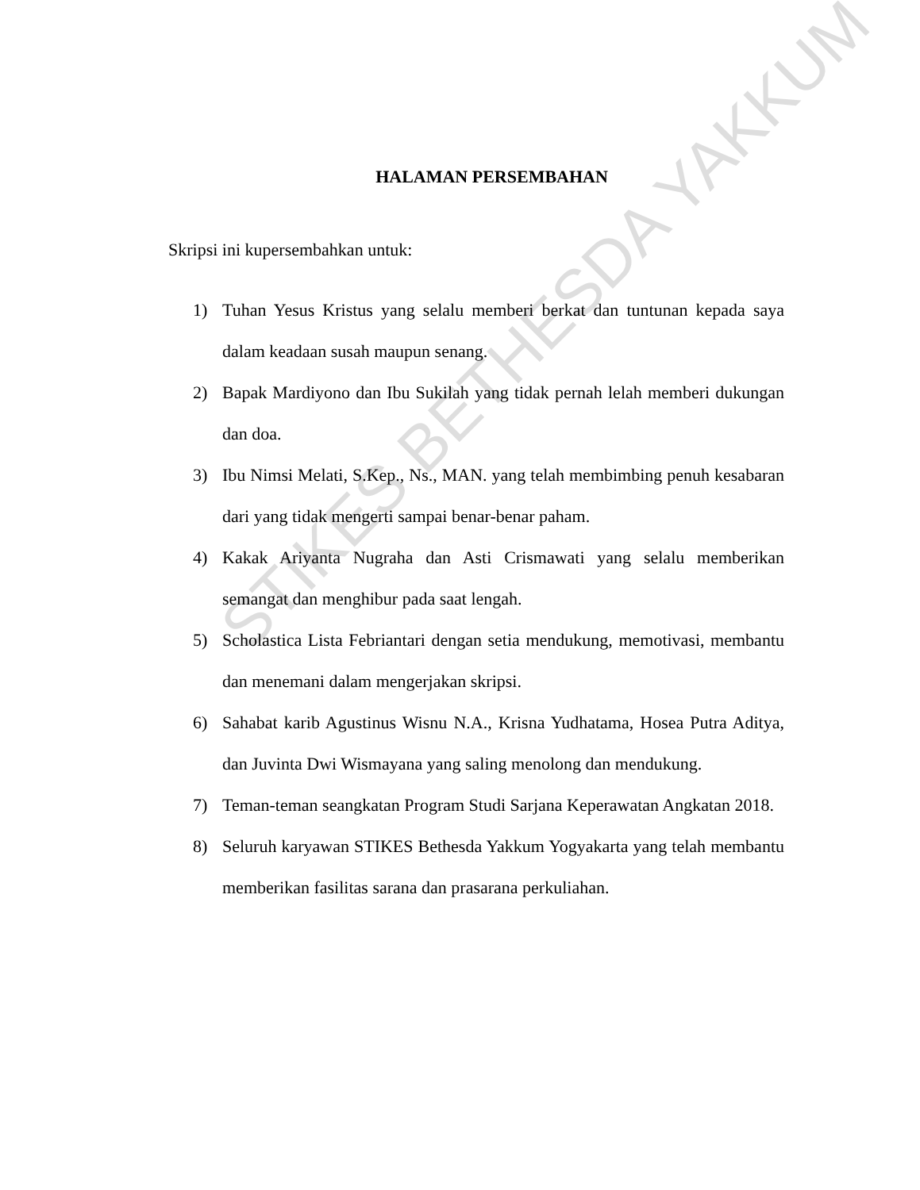HALAMAN PERSEMBAHAN
Skripsi ini kupersembahkan untuk:
1) Tuhan Yesus Kristus yang selalu memberi berkat dan tuntunan kepada saya dalam keadaan susah maupun senang.
2) Bapak Mardiyono dan Ibu Sukilah yang tidak pernah lelah memberi dukungan dan doa.
3) Ibu Nimsi Melati, S.Kep., Ns., MAN. yang telah membimbing penuh kesabaran dari yang tidak mengerti sampai benar-benar paham.
4) Kakak Ariyanta Nugraha dan Asti Crismawati yang selalu memberikan semangat dan menghibur pada saat lengah.
5) Scholastica Lista Febriantari dengan setia mendukung, memotivasi, membantu dan menemani dalam mengerjakan skripsi.
6) Sahabat karib Agustinus Wisnu N.A., Krisna Yudhatama, Hosea Putra Aditya, dan Juvinta Dwi Wismayana yang saling menolong dan mendukung.
7) Teman-teman seangkatan Program Studi Sarjana Keperawatan Angkatan 2018.
8) Seluruh karyawan STIKES Bethesda Yakkum Yogyakarta yang telah membantu memberikan fasilitas sarana dan prasarana perkuliahan.
STIKES BETHESDA YAKKUM